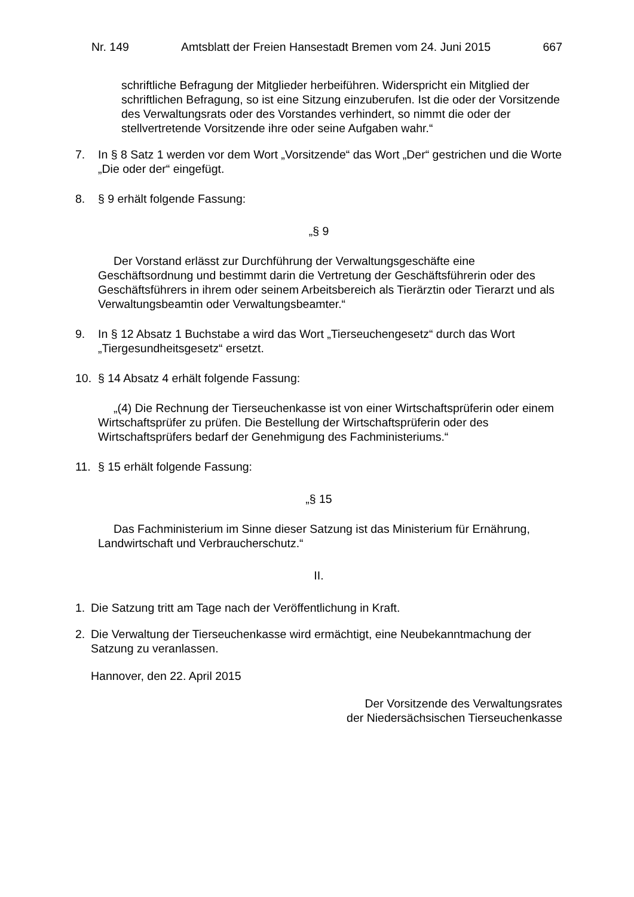Nr. 149 Amtsblatt der Freien Hansestadt Bremen vom 24. Juni 2015 667
schriftliche Befragung der Mitglieder herbeiführen. Widerspricht ein Mitglied der schriftlichen Befragung, so ist eine Sitzung einzuberufen. Ist die oder der Vorsitzende des Verwaltungsrats oder des Vorstandes verhindert, so nimmt die oder der stellvertretende Vorsitzende ihre oder seine Aufgaben wahr.“
7. In § 8 Satz 1 werden vor dem Wort „Vorsitzende“ das Wort „Der“ gestrichen und die Worte „Die oder der“ eingefügt.
8. § 9 erhält folgende Fassung:
„§ 9
Der Vorstand erlässt zur Durchführung der Verwaltungsgeschäfte eine Geschäftsordnung und bestimmt darin die Vertretung der Geschäftsführerin oder des Geschäftsführers in ihrem oder seinem Arbeitsbereich als Tierärztin oder Tierarzt und als Verwaltungsbeamtin oder Verwaltungsbeamter.“
9. In § 12 Absatz 1 Buchstabe a wird das Wort „Tierseuchengesetz“ durch das Wort „Tiergesundheitsgesetz“ ersetzt.
10. § 14 Absatz 4 erhält folgende Fassung:
„(4) Die Rechnung der Tierseuchenkasse ist von einer Wirtschaftsprüferin oder einem Wirtschaftsprüfer zu prüfen. Die Bestellung der Wirtschaftsprüferin oder des Wirtschaftsprüfers bedarf der Genehmigung des Fachministeriums.“
11. § 15 erhält folgende Fassung:
„§ 15
Das Fachministerium im Sinne dieser Satzung ist das Ministerium für Ernährung, Landwirtschaft und Verbraucherschutz.“
II.
1. Die Satzung tritt am Tage nach der Veröffentlichung in Kraft.
2. Die Verwaltung der Tierseuchenkasse wird ermächtigt, eine Neubekanntmachung der Satzung zu veranlassen.
Hannover, den 22. April 2015
Der Vorsitzende des Verwaltungsrates
der Niedersächsischen Tierseuchenkasse